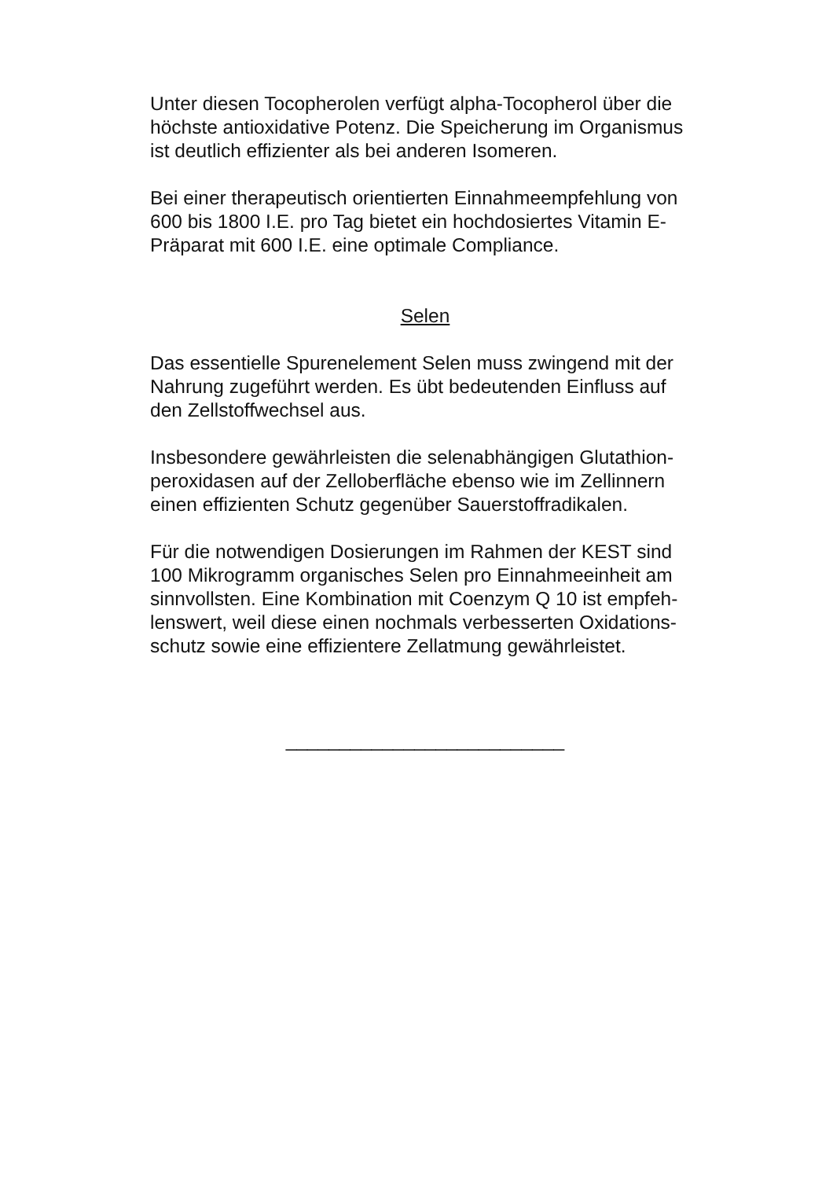Unter diesen Tocopherolen verfügt alpha-Tocopherol über die
höchste antioxidative Potenz. Die Speicherung im Organismus
ist deutlich effizienter als bei anderen Isomeren.
Bei einer therapeutisch orientierten Einnahmeempfehlung von
600 bis 1800 I.E. pro Tag bietet ein hochdosiertes Vitamin E-
Präparat mit 600 I.E. eine optimale Compliance.
Selen
Das essentielle Spurenelement Selen muss zwingend mit der
Nahrung zugeführt werden. Es übt bedeutenden Einfluss auf
den Zellstoffwechsel aus.
Insbesondere gewährleisten die selenabhängigen Glutathion-
peroxidasen auf der Zelloberfläche ebenso wie im Zellinnern
einen effizienten Schutz gegenüber Sauerstoffradikalen.
Für die notwendigen Dosierungen im Rahmen der KEST sind
100 Mikrogramm organisches Selen pro Einnahmeeinheit am
sinnvollsten. Eine Kombination mit Coenzym Q 10 ist empfeh-
lenswert, weil diese einen nochmals verbesserten Oxidations-
schutz sowie eine effizientere Zellatmung gewährleistet.
__________________________